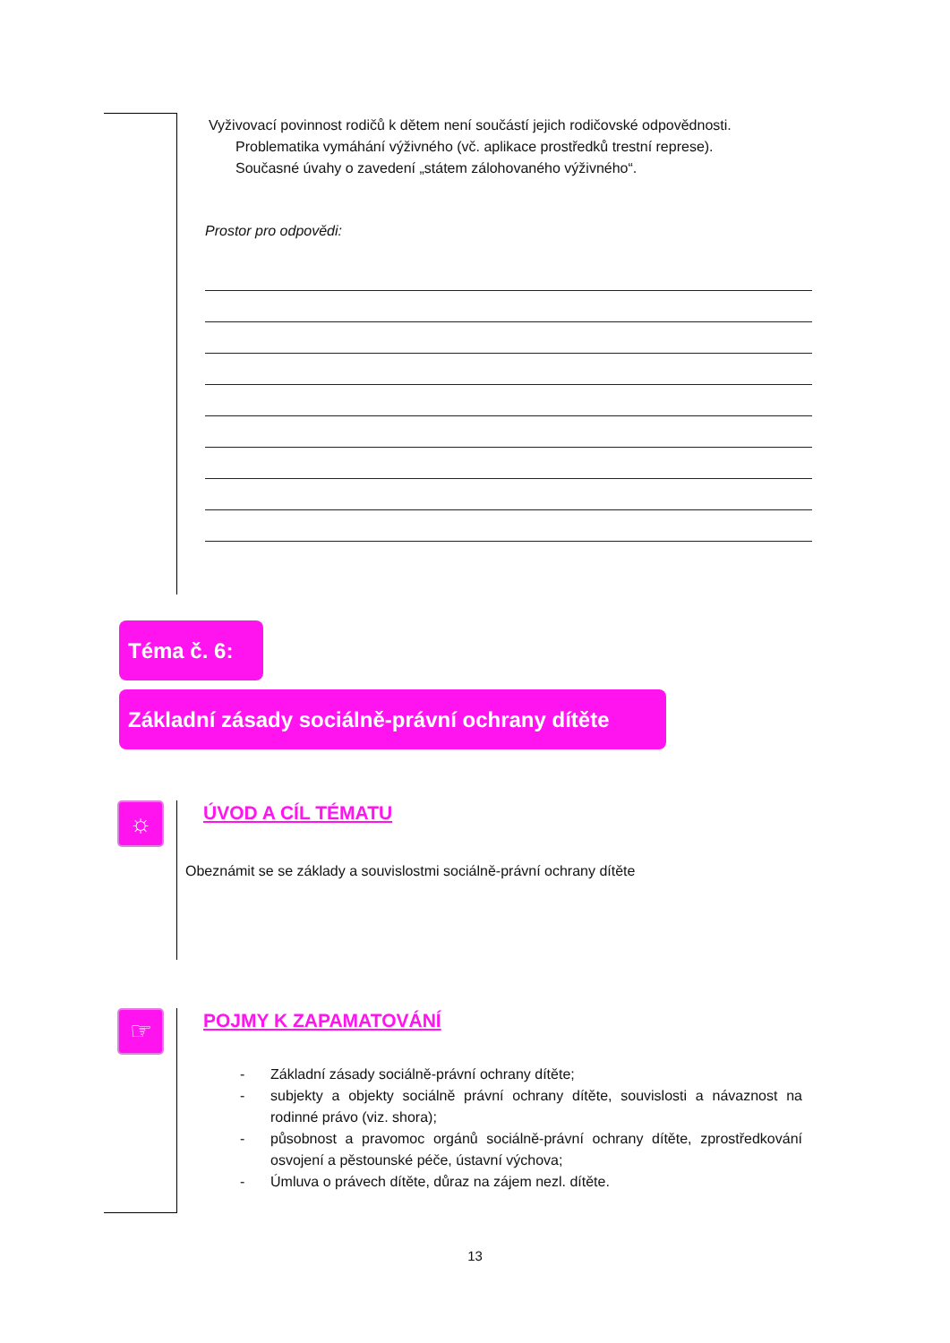Vyživovací povinnost rodičů k dětem není součástí jejich rodičovské odpovědnosti.
Problematika vymáhání výživného (vč. aplikace prostředků trestní represe).
Současné úvahy o zavedení „státem zálohovaného výživného“.
Prostor pro odpovědi:
Téma č. 6:
Základní zásady sociálně-právní ochrany dítěte
☼ ÚVOD A CÍL TÉMATU
Obeznámit se se základy a souvislostmi sociálně-právní ochrany dítěte
☞ POJMY K ZAPAMATOVÁNÍ
- Základní zásady sociálně-právní ochrany dítěte;
- subjekty a objekty sociálně právní ochrany dítěte, souvislosti a návaznost na rodinné právo (viz. shora);
- působnost a pravomoc orgánů sociálně-právní ochrany dítěte, zprostředkování osvojení a pěstounské péče, ústavní výchova;
- Úmluva o právech dítěte, důraz na zájem nezl. dítěte.
13